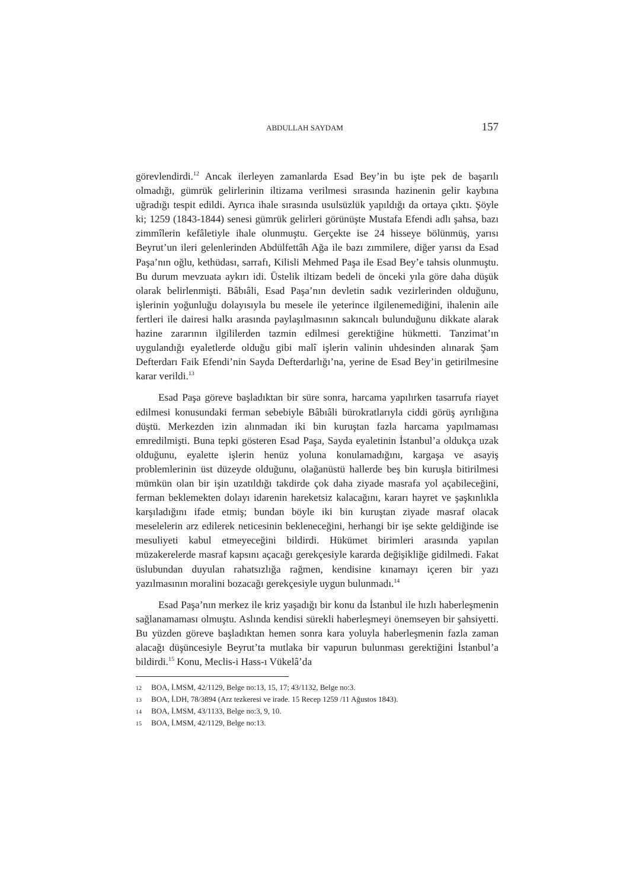ABDULLAH SAYDAM 157
görevlendirdi.<sup>12</sup> Ancak ilerleyen zamanlarda Esad Bey’in bu işte pek de başarılı olmadığı, gümrük gelirlerinin iltizama verilmesi sırasında hazinenin gelir kaybına uğradığı tespit edildi. Ayrıca ihale sırasında usulsüzlük yapıldığı da ortaya çıktı. Şöyle ki; 1259 (1843-1844) senesi gümrük gelirleri görünüşte Mustafa Efendi adlı şahsa, bazı zimmîlerin kefâletiyle ihale olunmuştu. Gerçekte ise 24 hisseye bölünmüş, yarısı Beyrut’un ileri gelenlerinden Abdülfettâh Ağa ile bazı zımmilere, diğer yarısı da Esad Paşa’nın oğlu, kethüdası, sarrafı, Kilisli Mehmed Paşa ile Esad Bey’e tahsis olunmuştu. Bu durum mevzuata aykırı idi. Üstelik iltizam bedeli de önceki yıla göre daha düşük olarak belirlenmişti. Bâbıâli, Esad Paşa’nın devletin sadık vezirlerinden olduğunu, işlerinin yoğunluğu dolayısıyla bu mesele ile yeterince ilgilenemediğini, ihalenin aile fertleri ile dairesi halkı arasında paylaşılmasının sakıncalı bulunduğunu dikkate alarak hazine zararının ilgililerden tazmin edilmesi gerektiğine hükmetti. Tanzimat’ın uygulandığı eyaletlerde olduğu gibi malî işlerin valinin uhdesinden alınarak Şam Defterdarı Faik Efendi’nin Sayda Defterdarlığı’na, yerine de Esad Bey’in getirilmesine karar verildi.<sup>13</sup>
Esad Paşa göreve başladıktan bir süre sonra, harcama yapılırken tasarrufa riayet edilmesi konusundaki ferman sebebiyle Bâbıâli bürokratlarıyla ciddi görüş ayrılığına düştü. Merkezden izin alınmadan iki bin kuruştan fazla harcama yapılmaması emredilmişti. Buna tepki gösteren Esad Paşa, Sayda eyaletinin İstanbul’a oldukça uzak olduğunu, eyalette işlerin henüz yoluna konulamadığını, kargaşa ve asayiş problemlerinin üst düzeyde olduğunu, olağanüstü hallerde beş bin kuruşla bitirilmesi mümkün olan bir işin uzatıldığı takdirde çok daha ziyade masrafa yol açabileceğini, ferman beklemekten dolayı idarenin hareketsiz kalacağını, kararı hayret ve şaşkınlıkla karşıladığını ifade etmiş; bundan böyle iki bin kuruştan ziyade masraf olacak meselelerin arz edilerek neticesinin bekleneceğini, herhangi bir işe sekte geldiğinde ise mesuliyeti kabul etmeyeceğini bildirdi. Hükümet birimleri arasında yapılan müzakerelerde masraf kapsını açacağı gerekçesiyle kararda değişikliğe gidilmedi. Fakat üslubundan duyulan rahatsızlığa rağmen, kendisine kınamayı içeren bir yazı yazılmasının moralini bozacağı gerekçesiyle uygun bulunmadı.<sup>14</sup>
Esad Paşa’nın merkez ile kriz yaşadığı bir konu da İstanbul ile hızlı haberleşmenin sağlanamaması olmuştu. Aslında kendisi sürekli haberleşmeyi önemseyen bir şahsiyetti. Bu yüzden göreve başladıktan hemen sonra kara yoluyla haberleşmenin fazla zaman alacağı düşüncesiyle Beyrut’ta mutlaka bir vapurun bulunması gerektiğini İstanbul’a bildirdi.<sup>15</sup> Konu, Meclis-i Hass-ı Vükelâ’da
12 BOA, İ.MSM, 42/1129, Belge no:13, 15, 17; 43/1132, Belge no:3.
13 BOA, İ.DH, 78/3894 (Arz tezkeresi ve irade. 15 Recep 1259 /11 Ağustos 1843).
14 BOA, İ.MSM, 43/1133, Belge no:3, 9, 10.
15 BOA, İ.MSM, 42/1129, Belge no:13.